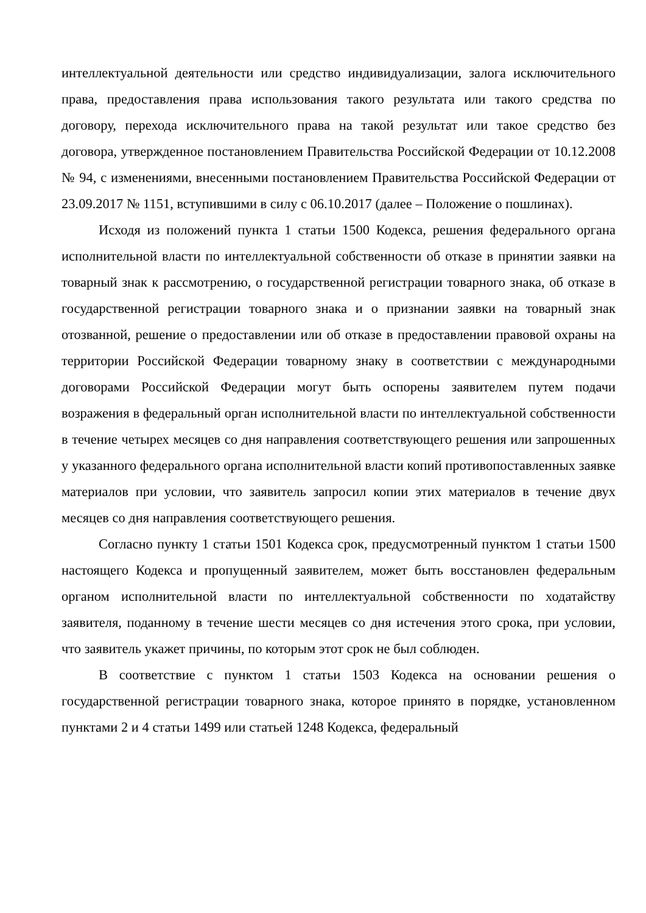интеллектуальной деятельности или средство индивидуализации, залога исключительного права, предоставления права использования такого результата или такого средства по договору, перехода исключительного права на такой результат или такое средство без договора, утвержденное постановлением Правительства Российской Федерации от 10.12.2008 № 94, с изменениями, внесенными постановлением Правительства Российской Федерации от 23.09.2017 № 1151, вступившими в силу с 06.10.2017 (далее – Положение о пошлинах).
Исходя из положений пункта 1 статьи 1500 Кодекса, решения федерального органа исполнительной власти по интеллектуальной собственности об отказе в принятии заявки на товарный знак к рассмотрению, о государственной регистрации товарного знака, об отказе в государственной регистрации товарного знака и о признании заявки на товарный знак отозванной, решение о предоставлении или об отказе в предоставлении правовой охраны на территории Российской Федерации товарному знаку в соответствии с международными договорами Российской Федерации могут быть оспорены заявителем путем подачи возражения в федеральный орган исполнительной власти по интеллектуальной собственности в течение четырех месяцев со дня направления соответствующего решения или запрошенных у указанного федерального органа исполнительной власти копий противопоставленных заявке материалов при условии, что заявитель запросил копии этих материалов в течение двух месяцев со дня направления соответствующего решения.
Согласно пункту 1 статьи 1501 Кодекса срок, предусмотренный пунктом 1 статьи 1500 настоящего Кодекса и пропущенный заявителем, может быть восстановлен федеральным органом исполнительной власти по интеллектуальной собственности по ходатайству заявителя, поданному в течение шести месяцев со дня истечения этого срока, при условии, что заявитель укажет причины, по которым этот срок не был соблюден.
В соответствие с пунктом 1 статьи 1503 Кодекса на основании решения о государственной регистрации товарного знака, которое принято в порядке, установленном пунктами 2 и 4 статьи 1499 или статьей 1248 Кодекса, федеральный